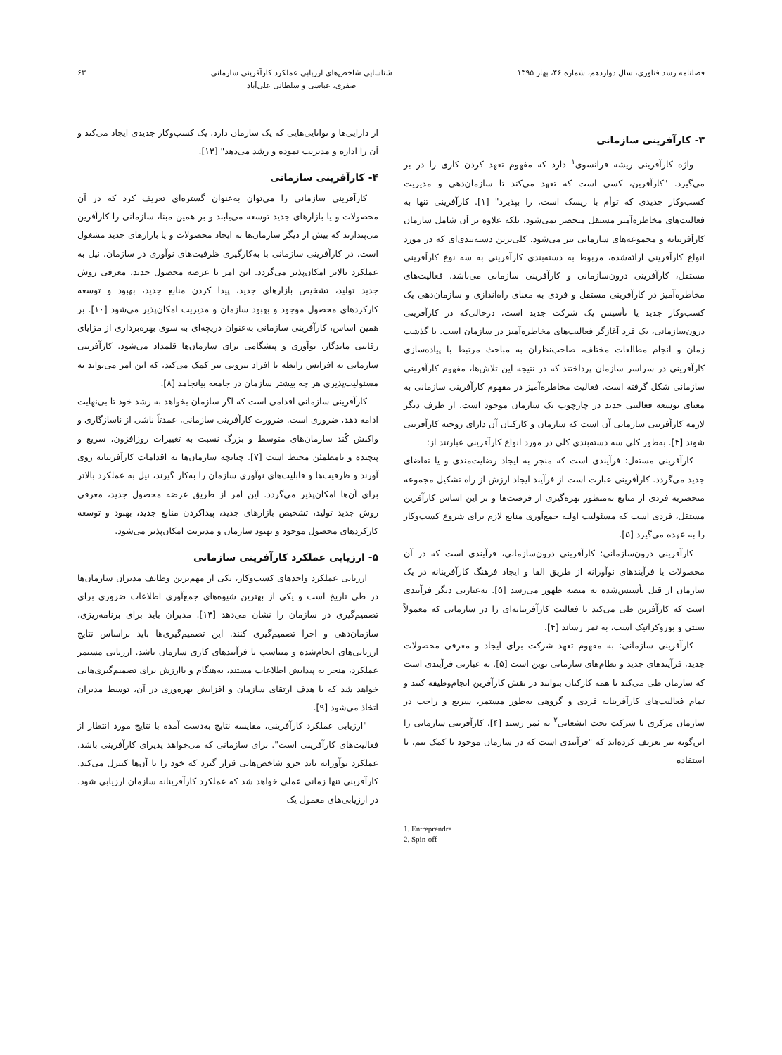فصلنامه رشد فناوری، سال دوازدهم، شماره ۴۶، بهار ۱۳۹۵
شناسایی شاخص‌های ارزیابی عملکرد کارآفرینی سازمانی
صفری، عباسی و سلطانی علی‌آباد
۶۳
۳- کارآفرینی سازمانی
واژه کارآفرینی ریشه فرانسوی<sup>۱</sup> دارد که مفهوم تعهد کردن کاری را در بر می‌گیرد. "کارآفرین، کسی است که تعهد می‌کند تا سازمان‌دهی و مدیریت کسب‌وکار جدیدی که توأم با ریسک است، را بپذیرد" [۱]. کارآفرینی تنها به فعالیت‌های مخاطره‌آمیز مستقل منحصر نمی‌شود، بلکه علاوه بر آن شامل سازمان کارآفرینانه و مجموعه‌های سازمانی نیز می‌شود. کلی‌ترین دسته‌بندی‌ای که در مورد انواع کارآفرینی ارائه‌شده، مربوط به دسته‌بندی کارآفرینی به سه نوع کارآفرینی مستقل، کارآفرینی درون‌سازمانی و کارآفرینی سازمانی می‌باشد. فعالیت‌های مخاطره‌آمیز در کارآفرینی مستقل و فردی به معنای راه‌اندازی و سازمان‌دهی یک کسب‌وکار جدید یا تأسیس یک شرکت جدید است، درحالی‌که در کارآفرینی درون‌سازمانی، یک فرد آغازگر فعالیت‌های مخاطره‌آمیز در سازمان است. با گذشت زمان و انجام مطالعات مختلف، صاحب‌نظران به مباحث مرتبط با پیاده‌سازی کارآفرینی در سراسر سازمان پرداختند که در نتیجه این تلاش‌ها، مفهوم کارآفرینی سازمانی شکل گرفته است. فعالیت مخاطره‌آمیز در مفهوم کارآفرینی سازمانی به معنای توسعه فعالیتی جدید در چارچوب یک سازمان موجود است. از طرف دیگر لازمه کارآفرینی سازمانی آن است که سازمان و کارکنان آن دارای روحیه کارآفرینی شوند [۴]. به‌طور کلی سه دسته‌بندی کلی در مورد انواع کارآفرینی عبارتند از:
کارآفرینی مستقل: فرآیندی است که منجر به ایجاد رضایت‌مندی و یا تقاضای جدید می‌گردد. کارآفرینی عبارت است از فرآیند ایجاد ارزش از راه تشکیل مجموعه منحصربه فردی از منابع به‌منظور بهره‌گیری از فرصت‌ها و بر این اساس کارآفرین مستقل، فردی است که مسئولیت اولیه جمع‌آوری منابع لازم برای شروع کسب‌وکار را به عهده می‌گیرد [۵].
کارآفرینی درون‌سازمانی: کارآفرینی درون‌سازمانی، فرآیندی است که در آن محصولات یا فرآیندهای نوآورانه از طریق القا و ایجاد فرهنگ کارآفرینانه در یک سازمان از قبل تأسیس‌شده به منصه ظهور می‌رسد [۵]. به‌عبارتی دیگر فرآیندی است که کارآفرین طی می‌کند تا فعالیت کارآفرینانه‌ای را در سازمانی که معمولاً سنتی و بوروکراتیک است، به ثمر رساند [۴].
کارآفرینی سازمانی: به مفهوم تعهد شرکت برای ایجاد و معرفی محصولات جدید، فرآیندهای جدید و نظام‌های سازمانی نوین است [۵]. به عبارتی فرآیندی است که سازمان طی می‌کند تا همه کارکنان بتوانند در نقش کارآفرین انجام‌وظیفه کنند و تمام فعالیت‌های کارآفرینانه فردی و گروهی به‌طور مستمر، سریع و راحت در سازمان مرکزی یا شرکت تحت انشعابی<sup>۲</sup> به ثمر رسند [۴]. کارآفرینی سازمانی را این‌گونه نیز تعریف کرده‌اند که "فرآیندی است که در سازمان موجود با کمک تیم، با استفاده
1. Entreprendre
2. Spin-off
از دارایی‌ها و توانایی‌هایی که یک سازمان دارد، یک کسب‌وکار جدیدی ایجاد می‌کند و آن را اداره و مدیریت نموده و رشد می‌دهد" [۱۳].
۴- کارآفرینی سازمانی
کارآفرینی سازمانی را می‌توان به‌عنوان گستره‌ای تعریف کرد که در آن محصولات و یا بازارهای جدید توسعه می‌یابند و بر همین مبنا، سازمانی را کارآفرین می‌پندارند که بیش از دیگر سازمان‌ها به ایجاد محصولات و یا بازارهای جدید مشغول است. در کارآفرینی سازمانی با به‌کارگیری ظرفیت‌های نوآوری در سازمان، نیل به عملکرد بالاتر امکان‌پذیر می‌گردد. این امر با عرضه محصول جدید، معرفی روش جدید تولید، تشخیص بازارهای جدید، پیدا کردن منابع جدید، بهبود و توسعه کارکردهای محصول موجود و بهبود سازمان و مدیریت امکان‌پذیر می‌شود [۱۰]. بر همین اساس، کارآفرینی سازمانی به‌عنوان دریچه‌ای به سوی بهره‌برداری از مزایای رقابتی ماندگار، نوآوری و پیشگامی برای سازمان‌ها قلمداد می‌شود. کارآفرینی سازمانی به افزایش رابطه با افراد بیرونی نیز کمک می‌کند، که این امر می‌تواند به مسئولیت‌پذیری هر چه بیشتر سازمان در جامعه بیانجامد [۸].
کارآفرینی سازمانی اقدامی است که اگر سازمان بخواهد به رشد خود تا بی‌نهایت ادامه دهد، ضروری است. ضرورت کارآفرینی سازمانی، عمدتاً ناشی از ناسازگاری و واکنش کُند سازمان‌های متوسط و بزرگ نسبت به تغییرات روزافزون، سریع و پیچیده و نامطمئن محیط است [۷]. چنانچه سازمان‌ها به اقدامات کارآفرینانه روی آورند و ظرفیت‌ها و قابلیت‌های نوآوری سازمان را به‌کار گیرند، نیل به عملکرد بالاتر برای آن‌ها امکان‌پذیر می‌گردد. این امر از طریق عرضه محصول جدید، معرفی روش جدید تولید، تشخیص بازارهای جدید، پیداکردن منابع جدید، بهبود و توسعه کارکردهای محصول موجود و بهبود سازمان و مدیریت امکان‌پذیر می‌شود.
۵- ارزیابی عملکرد کارآفرینی سازمانی
ارزیابی عملکرد واحدهای کسب‌وکار، یکی از مهم‌ترین وظایف مدیران سازمان‌ها در طی تاریخ است و یکی از بهترین شیوه‌های جمع‌آوری اطلاعات ضروری برای تصمیم‌گیری در سازمان را نشان می‌دهد [۱۴]. مدیران باید برای برنامه‌ریزی، سازمان‌دهی و اجرا تصمیم‌گیری کنند. این تصمیم‌گیری‌ها باید براساس نتایج ارزیابی‌های انجام‌شده و متناسب با فرآیندهای کاری سازمان باشد. ارزیابی مستمر عملکرد، منجر به پیدایش اطلاعات مستند، به‌هنگام و باارزش برای تصمیم‌گیری‌هایی خواهد شد که با هدف ارتقای سازمان و افزایش بهره‌وری در آن، توسط مدیران اتخاذ می‌شود [۹].
"ارزیابی عملکرد کارآفرینی، مقایسه نتایج به‌دست آمده با نتایج مورد انتظار از فعالیت‌های کارآفرینی است". برای سازمانی که می‌خواهد پذیرای کارآفرینی باشد، عملکرد نوآورانه باید جزو شاخص‌هایی قرار گیرد که خود را با آن‌ها کنترل می‌کند. کارآفرینی تنها زمانی عملی خواهد شد که عملکرد کارآفرینانه سازمان ارزیابی شود. در ارزیابی‌های معمول یک